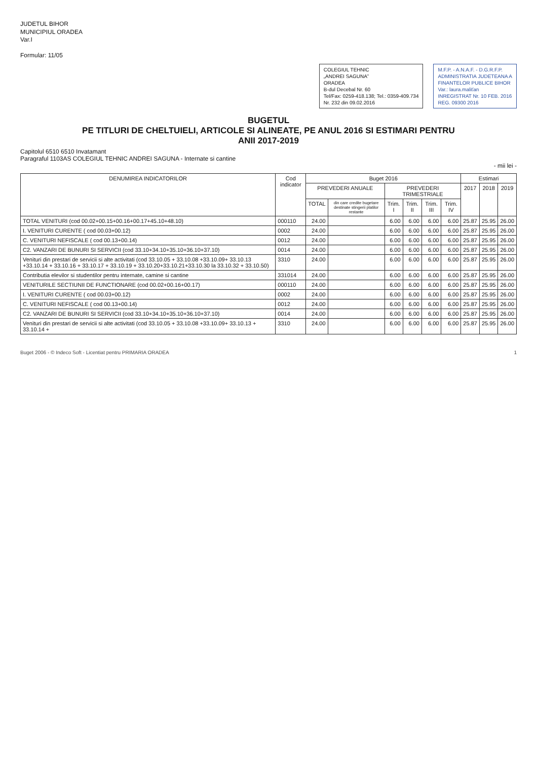JUDETUL BIHOR
MUNICIPIUL ORADEA
Var.I
Formular: 11/05
COLEGIUL TEHNIC
„ANDREI SAGUNA”
ORADEA
B-dul Decebal Nr. 60
Tel/Fax: 0259-418.138; Tel.: 0359-409.734
Nr. 232 din 09.02.2016
M.F.P. - A.N.A.F. - D.G.R.F.P.
ADMINISTRATIA JUDETEANA A
FINANTELOR PUBLICE BIHOR
Var.: laura.maliťan
INREGISTRAT Nr. 10 FEB. 2016
REG. 09300 2016
BUGETUL
PE TITLURI DE CHELTUIELI, ARTICOLE SI ALINEATE, PE ANUL 2016 SI ESTIMARI PENTRU
ANII 2017-2019
Capitolul 6510 6510 Invatamant
Paragraful 1103AS COLEGIUL TEHNIC ANDREI SAGUNA - Internate si cantine
- mii lei -
| DENUMIREA INDICATORILOR | Cod indicator | Buget 2016 | | | | | | Estimari | | |
| --- | --- | --- | --- | --- | --- | --- | --- | --- | --- | --- |
| | | PREVEDERI ANUALE | | PREVEDERI TRIMESTRIALE | | | | 2017 | 2018 | 2019 |
| | | TOTAL | din care credite bugetare destinate stingerii platilor restante | Trim. I | Trim. II | Trim. III | Trim. IV | | | |
| TOTAL VENITURI (cod 00.02+00.15+00.16+00.17+45.10+48.10) | 000110 | 24.00 | | 6.00 | 6.00 | 6.00 | 6.00 | 25.87 | 25.95 | 26.00 |
| I. VENITURI CURENTE ( cod 00.03+00.12) | 0002 | 24.00 | | 6.00 | 6.00 | 6.00 | 6.00 | 25.87 | 25.95 | 26.00 |
| C. VENITURI NEFISCALE ( cod 00.13+00.14) | 0012 | 24.00 | | 6.00 | 6.00 | 6.00 | 6.00 | 25.87 | 25.95 | 26.00 |
| C2. VANZARI DE BUNURI SI SERVICII (cod 33.10+34.10+35.10+36.10+37.10) | 0014 | 24.00 | | 6.00 | 6.00 | 6.00 | 6.00 | 25.87 | 25.95 | 26.00 |
| Venituri din prestari de servicii si alte activitati (cod 33.10.05 + 33.10.08 +33.10.09+ 33.10.13 +33.10.14 + 33.10.16 + 33.10.17 + 33.10.19 + 33.10.20+33.10.21+33.10.30 la 33.10.32 + 33.10.50) | 3310 | 24.00 | | 6.00 | 6.00 | 6.00 | 6.00 | 25.87 | 25.95 | 26.00 |
| Contributia elevilor si studentilor pentru internate, camine si cantine | 331014 | 24.00 | | 6.00 | 6.00 | 6.00 | 6.00 | 25.87 | 25.95 | 26.00 |
| VENITURILE SECTIUNII DE FUNCTIONARE (cod 00.02+00.16+00.17) | 000110 | 24.00 | | 6.00 | 6.00 | 6.00 | 6.00 | 25.87 | 25.95 | 26.00 |
| I. VENITURI CURENTE ( cod 00.03+00.12) | 0002 | 24.00 | | 6.00 | 6.00 | 6.00 | 6.00 | 25.87 | 25.95 | 26.00 |
| C. VENITURI NEFISCALE ( cod 00.13+00.14) | 0012 | 24.00 | | 6.00 | 6.00 | 6.00 | 6.00 | 25.87 | 25.95 | 26.00 |
| C2. VANZARI DE BUNURI SI SERVICII (cod 33.10+34.10+35.10+36.10+37.10) | 0014 | 24.00 | | 6.00 | 6.00 | 6.00 | 6.00 | 25.87 | 25.95 | 26.00 |
| Venituri din prestari de servicii si alte activitati (cod 33.10.05 + 33.10.08 +33.10.09+ 33.10.13 + 33.10.14 + | 3310 | 24.00 | | 6.00 | 6.00 | 6.00 | 6.00 | 25.87 | 25.95 | 26.00 |
Buget 2006 - © Indeco Soft - Licentiat pentru PRIMARIA ORADEA 1